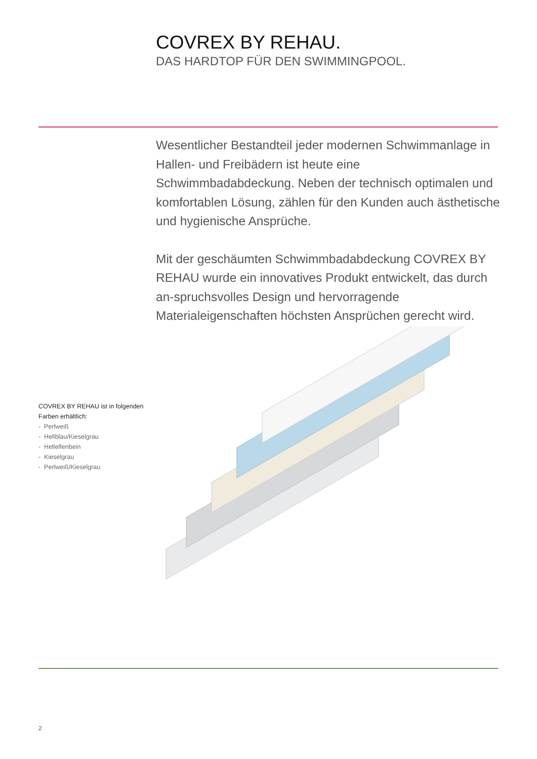COVREX BY REHAU.
DAS HARDTOP FÜR DEN SWIMMINGPOOL.
Wesentlicher Bestandteil jeder modernen Schwimmanlage in Hallen- und Freibädern ist heute eine Schwimmbadabdeckung. Neben der technisch optimalen und komfortablen Lösung, zählen für den Kunden auch ästhetische und hygienische Ansprüche.
Mit der geschäumten Schwimmbadabdeckung COVREX BY REHAU wurde ein innovatives Produkt entwickelt, das durch an-spruchsvolles Design und hervorragende Materialeigenschaften höchsten Ansprüchen gerecht wird.
COVREX BY REHAU ist in folgenden Farben erhältlich:
- Perlweiß
- Hellblau/Kieselgrau
- Hellelfenbein
- Kieselgrau
- Perlweiß/Kieselgrau
2